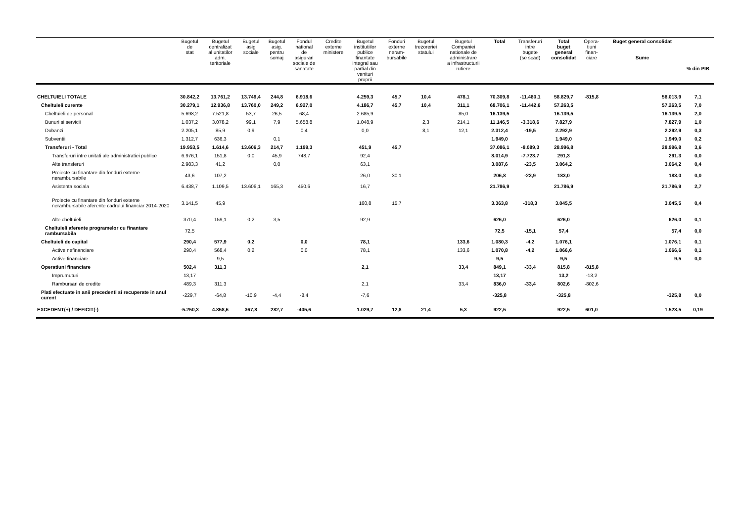| | Bugetul de stat | Bugetul centralizat al unitatilor adm. teritoriale | Bugetul asig sociale | Bugetul asig. pentru somaj | Fondul national de asigurari sociale de sanatate | Credite externe ministere | Bugetul institutiilor publice finantate integral sau partial din venituri proprii | Fonduri externe neram- bursabile | Bugetul trezoreriei statului | Bugetul Companiei nationale de administrare a infrastructurii rutiere | Total | Transferuri intre bugete (se scad) | Total buget general consolidat | Opera- tiuni finan- ciare | Buget general consolidat Sume | % din PIB |
| --- | --- | --- | --- | --- | --- | --- | --- | --- | --- | --- | --- | --- | --- | --- | --- | --- |
| CHELTUIELI TOTALE | 30.842,2 | 13.761,2 | 13.749,4 | 244,8 | 6.918,6 | | 4.259,3 | 45,7 | 10,4 | 478,1 | 70.309,8 | -11.480,1 | 58.829,7 | -815,8 | 58.013,9 | 7,1 |
| Cheltuieli curente | 30.279,1 | 12.936,8 | 13.760,0 | 249,2 | 6.927,0 | | 4.186,7 | 45,7 | 10,4 | 311,1 | 68.706,1 | -11.442,6 | 57.263,5 | | 57.263,5 | 7,0 |
| Cheltuieli de personal | 5.698,2 | 7.521,8 | 53,7 | 26,5 | 68,4 | | 2.685,9 | | | 85,0 | 16.139,5 | | 16.139,5 | | 16.139,5 | 2,0 |
| Bunuri si servicii | 1.037,2 | 3.078,2 | 99,1 | 7,9 | 5.658,8 | | 1.048,9 | | 2,3 | 214,1 | 11.146,5 | -3.318,6 | 7.827,9 | | 7.827,9 | 1,0 |
| Dobanzi | 2.205,1 | 85,9 | 0,9 | | 0,4 | | 0,0 | | 8,1 | 12,1 | 2.312,4 | -19,5 | 2.292,9 | | 2.292,9 | 0,3 |
| Subventii | 1.312,7 | 636,3 | | 0,1 | | | | | | | 1.949,0 | | 1.949,0 | | 1.949,0 | 0,2 |
| Transferuri - Total | 19.953,5 | 1.614,6 | 13.606,3 | 214,7 | 1.199,3 | | 451,9 | 45,7 | | | 37.086,1 | -8.089,3 | 28.996,8 | | 28.996,8 | 3,6 |
| Transferuri intre unitati ale administratiei publice | 6.976,1 | 151,8 | 0,0 | 45,9 | 748,7 | | 92,4 | | | | 8.014,9 | -7.723,7 | 291,3 | | 291,3 | 0,0 |
| Alte transferuri | 2.983,3 | 41,2 | | 0,0 | | | 63,1 | | | | 3.087,6 | -23,5 | 3.064,2 | | 3.064,2 | 0,4 |
| Proiecte cu finantare din fonduri externe nerambursabile | 43,6 | 107,2 | | | | | 26,0 | 30,1 | | | 206,8 | -23,9 | 183,0 | | 183,0 | 0,0 |
| Asistenta sociala | 6.438,7 | 1.109,5 | 13.606,1 | 165,3 | 450,6 | | 16,7 | | | | 21.786,9 | | 21.786,9 | | 21.786,9 | 2,7 |
| Proiecte cu finantare din fonduri externe nerambursabile aferente cadrului financiar 2014-2020 | 3.141,5 | 45,9 | | | | | 160,8 | 15,7 | | | 3.363,8 | -318,3 | 3.045,5 | | 3.045,5 | 0,4 |
| Alte cheltuieli | 370,4 | 159,1 | 0,2 | 3,5 | | | 92,9 | | | | 626,0 | | 626,0 | | 626,0 | 0,1 |
| Cheltuieli aferente programelor cu finantare rambursabila | 72,5 | | | | | | | | | | 72,5 | -15,1 | 57,4 | | 57,4 | 0,0 |
| Cheltuieli de capital | 290,4 | 577,9 | 0,2 | | 0,0 | | 78,1 | | | 133,6 | 1.080,3 | -4,2 | 1.076,1 | | 1.076,1 | 0,1 |
| Active nefinanciare | 290,4 | 568,4 | 0,2 | | 0,0 | | 78,1 | | | 133,6 | 1.070,8 | -4,2 | 1.066,6 | | 1.066,6 | 0,1 |
| Active financiare | | 9,5 | | | | | | | | | 9,5 | | 9,5 | | 9,5 | 0,0 |
| Operatiuni financiare | 502,4 | 311,3 | | | | | 2,1 | | | 33,4 | 849,1 | -33,4 | 815,8 | -815,8 | | |
| Imprumuturi | 13,17 | | | | | | | | | | 13,17 | | 13,2 | -13,2 | | |
| Rambursari de credite | 489,3 | 311,3 | | | | | 2,1 | | | 33,4 | 836,0 | -33,4 | 802,6 | -802,6 | | |
| Plati efectuate in anii precedenti si recuperate in anul curent | -229,7 | -64,8 | -10,9 | -4,4 | -8,4 | | -7,6 | | | | -325,8 | | -325,8 | | -325,8 | 0,0 |
| EXCEDENT(+) / DEFICIT(-) | -5.250,3 | 4.858,6 | 367,8 | 282,7 | -405,6 | | 1.029,7 | 12,8 | 21,4 | 5,3 | 922,5 | | 922,5 | 601,0 | 1.523,5 | 0,19 |